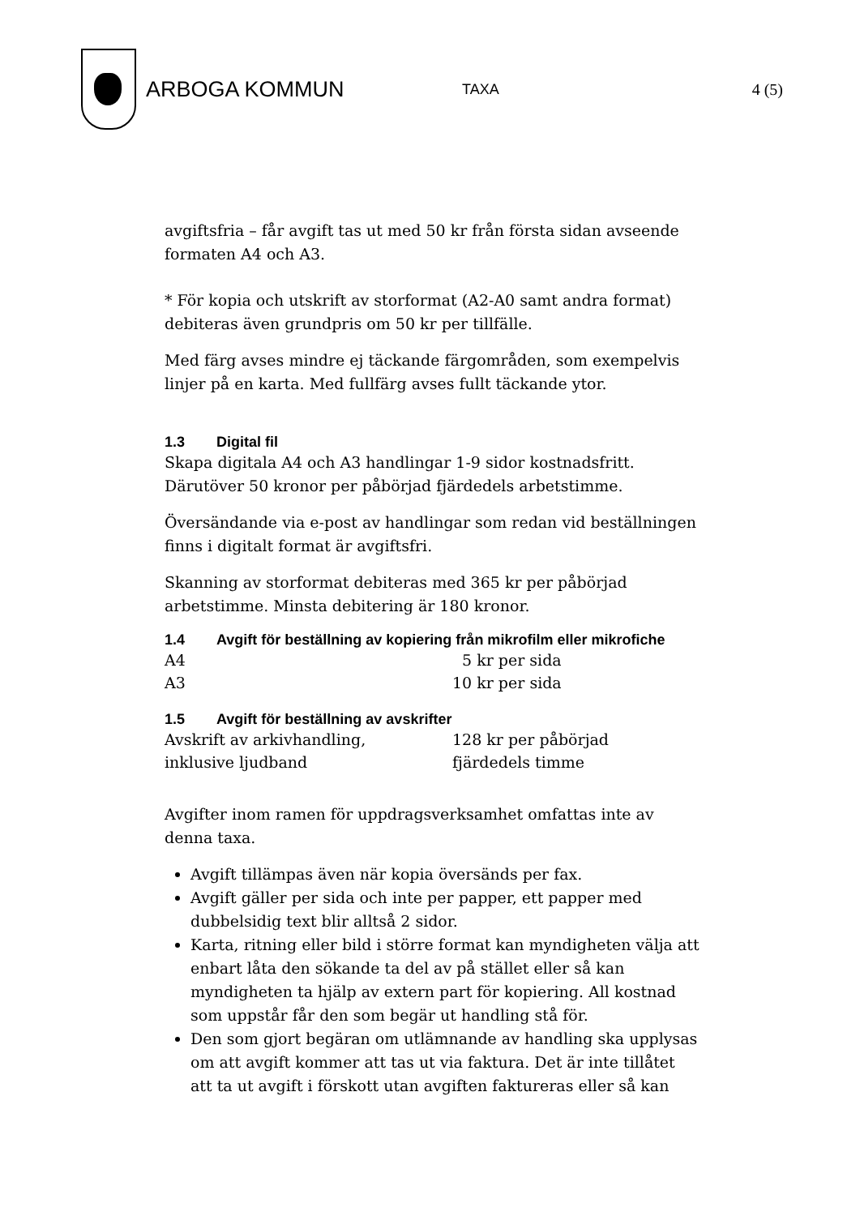ARBOGA KOMMUN
TAXA 4 (5)
avgiftsfria – får avgift tas ut med 50 kr från första sidan avseende formaten A4 och A3.
* För kopia och utskrift av storformat (A2-A0 samt andra format) debiteras även grundpris om 50 kr per tillfälle.
Med färg avses mindre ej täckande färgområden, som exempelvis linjer på en karta. Med fullfärg avses fullt täckande ytor.
1.3 Digital fil
Skapa digitala A4 och A3 handlingar 1-9 sidor kostnadsfritt. Därutöver 50 kronor per påbörjad fjärdedels arbetstimme.
Översändande via e-post av handlingar som redan vid beställningen finns i digitalt format är avgiftsfri.
Skanning av storformat debiteras med 365 kr per påbörjad arbetstimme. Minsta debitering är 180 kronor.
1.4 Avgift för beställning av kopiering från mikrofilm eller mikrofiche
| A4 | 5 kr per sida |
| A3 | 10 kr per sida |
1.5 Avgift för beställning av avskrifter
| Avskrift av arkivhandling, inklusive ljudband | 128 kr per påbörjad fjärdedels timme |
Avgifter inom ramen för uppdragsverksamhet omfattas inte av denna taxa.
Avgift tillämpas även när kopia översänds per fax.
Avgift gäller per sida och inte per papper, ett papper med dubbelsidig text blir alltså 2 sidor.
Karta, ritning eller bild i större format kan myndigheten välja att enbart låta den sökande ta del av på stället eller så kan myndigheten ta hjälp av extern part för kopiering. All kostnad som uppstår får den som begär ut handling stå för.
Den som gjort begäran om utlämnande av handling ska upplysas om att avgift kommer att tas ut via faktura. Det är inte tillåtet att ta ut avgift i förskott utan avgiften faktureras eller så kan